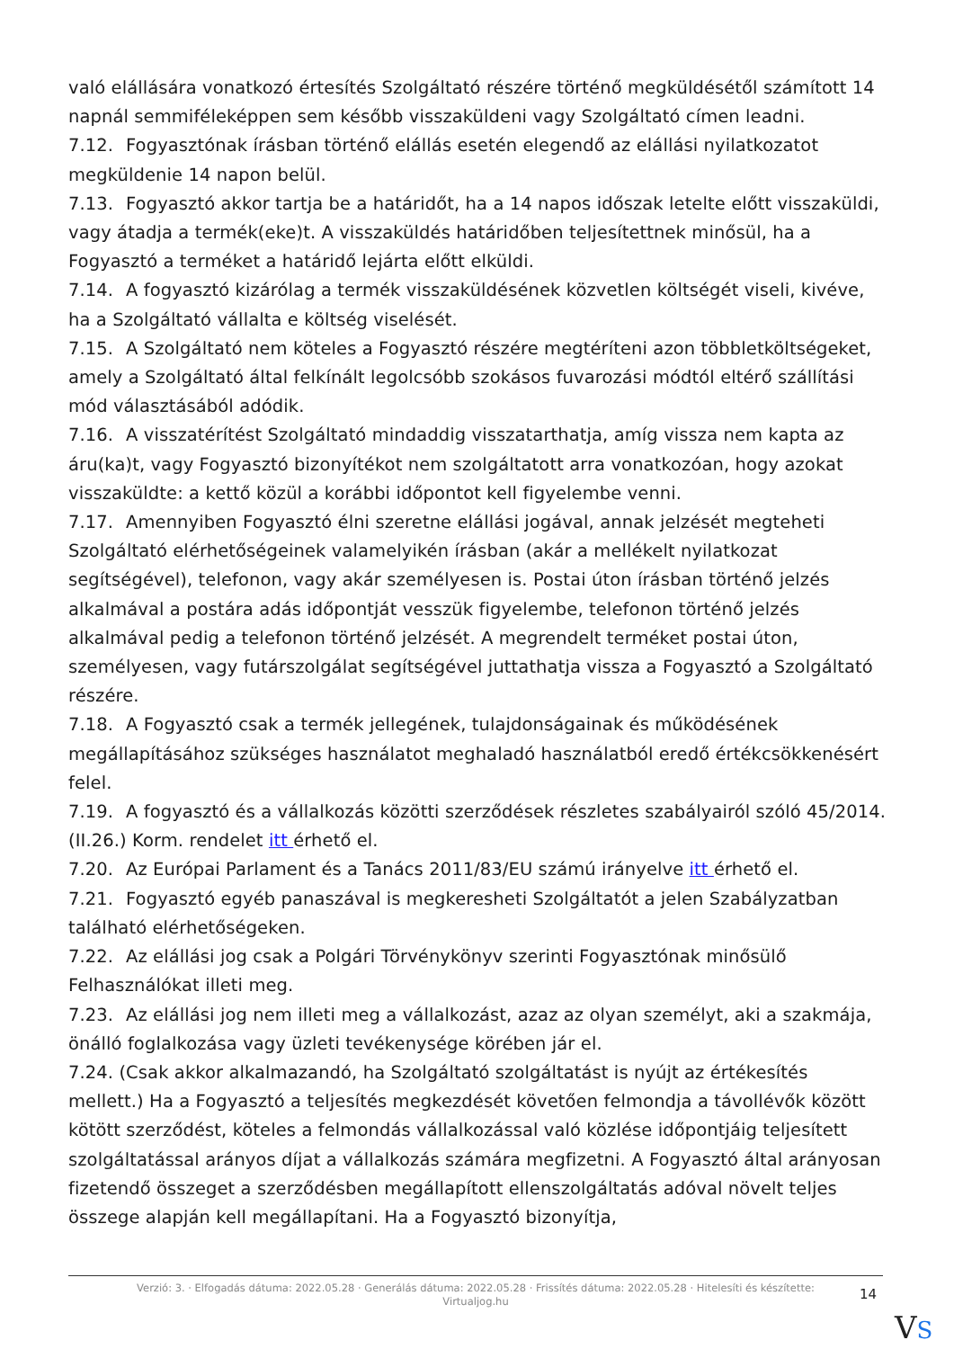való elállására vonatkozó értesítés Szolgáltató részére történő megküldésétől számított 14 napnál semmiféleképpen sem később visszaküldeni vagy Szolgáltató címen leadni.
7.12. Fogyasztónak írásban történő elállás esetén elegendő az elállási nyilatkozatot megküldenie 14 napon belül.
7.13. Fogyasztó akkor tartja be a határidőt, ha a 14 napos időszak letelte előtt visszaküldi, vagy átadja a termék(eke)t. A visszaküldés határidőben teljesítettnek minősül, ha a Fogyasztó a terméket a határidő lejárta előtt elküldi.
7.14. A fogyasztó kizárólag a termék visszaküldésének közvetlen költségét viseli, kivéve, ha a Szolgáltató vállalta e költség viselését.
7.15. A Szolgáltató nem köteles a Fogyasztó részére megtéríteni azon többletköltségeket, amely a Szolgáltató által felkínált legolcsóbb szokásos fuvarozási módtól eltérő szállítási mód választásából adódik.
7.16. A visszatérítést Szolgáltató mindaddig visszatarthatja, amíg vissza nem kapta az áru(ka)t, vagy Fogyasztó bizonyítékot nem szolgáltatott arra vonatkozóan, hogy azokat visszaküldte: a kettő közül a korábbi időpontot kell figyelembe venni.
7.17. Amennyiben Fogyasztó élni szeretne elállási jogával, annak jelzését megteheti Szolgáltató elérhetőségeinek valamelyikén írásban (akár a mellékelt nyilatkozat segítségével), telefonon, vagy akár személyesen is. Postai úton írásban történő jelzés alkalmával a postára adás időpontját vesszük figyelembe, telefonon történő jelzés alkalmával pedig a telefonon történő jelzését. A megrendelt terméket postai úton, személyesen, vagy futárszolgálat segítségével juttathatja vissza a Fogyasztó a Szolgáltató részére.
7.18. A Fogyasztó csak a termék jellegének, tulajdonságainak és működésének megállapításához szükséges használatot meghaladó használatból eredő értékcsökkenésért felel.
7.19. A fogyasztó és a vállalkozás közötti szerződések részletes szabályairól szóló 45/2014. (II.26.) Korm. rendelet itt érhető el.
7.20. Az Európai Parlament és a Tanács 2011/83/EU számú irányelve itt érhető el.
7.21. Fogyasztó egyéb panaszával is megkeresheti Szolgáltatót a jelen Szabályzatban található elérhetőségeken.
7.22. Az elállási jog csak a Polgári Törvénykönyv szerinti Fogyasztónak minősülő Felhasználókat illeti meg.
7.23. Az elállási jog nem illeti meg a vállalkozást, azaz az olyan személyt, aki a szakmája, önálló foglalkozása vagy üzleti tevékenysége körében jár el.
7.24. (Csak akkor alkalmazandó, ha Szolgáltató szolgáltatást is nyújt az értékesítés mellett.) Ha a Fogyasztó a teljesítés megkezdését követően felmondja a távollévők között kötött szerződést, köteles a felmondás vállalkozással való közlése időpontjáig teljesített szolgáltatással arányos díjat a vállalkozás számára megfizetni. A Fogyasztó által arányosan fizetendő összeget a szerződésben megállapított ellenszolgáltatás adóval növelt teljes összege alapján kell megállapítani. Ha a Fogyasztó bizonyítja,
Verzió: 3. · Elfogadás dátuma: 2022.05.28 · Generálás dátuma: 2022.05.28 · Frissítés dátuma: 2022.05.28 · Hitelesíti és készítette: Virtualjog.hu
14
VS